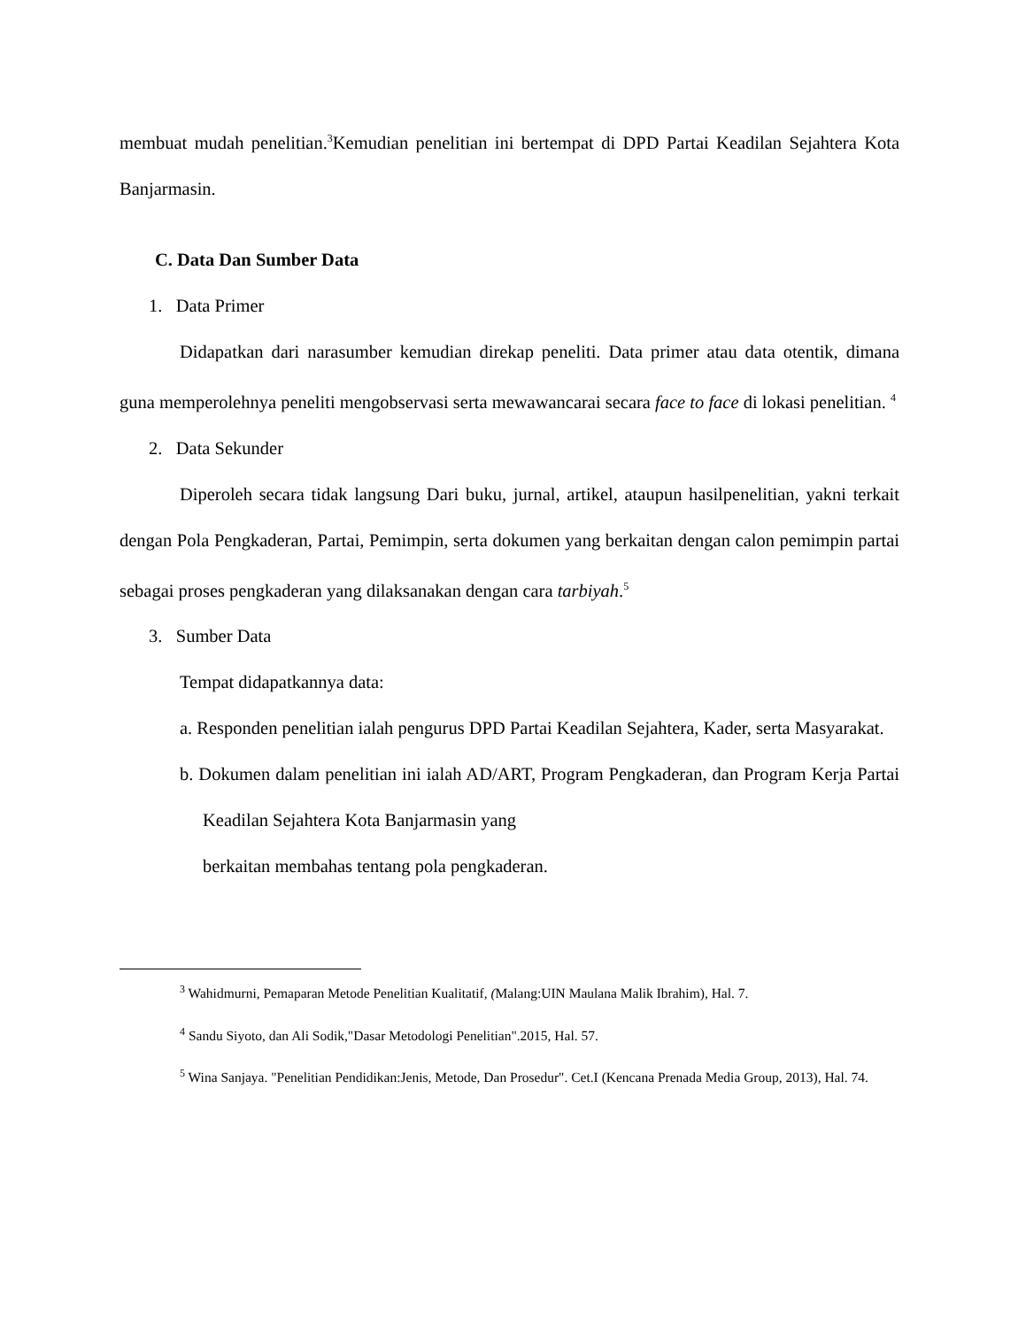membuat mudah penelitian.<sup>3</sup>Kemudian penelitian ini bertempat di DPD Partai Keadilan Sejahtera Kota Banjarmasin.
C. Data Dan Sumber Data
1. Data Primer
Didapatkan dari narasumber kemudian direkap peneliti. Data primer atau data otentik, dimana guna memperolehnya peneliti mengobservasi serta mewawancarai secara face to face di lokasi penelitian. <sup>4</sup>
2. Data Sekunder
Diperoleh secara tidak langsung Dari buku, jurnal, artikel, ataupun hasilpenelitian, yakni terkait dengan Pola Pengkaderan, Partai, Pemimpin, serta dokumen yang berkaitan dengan calon pemimpin partai sebagai proses pengkaderan yang dilaksanakan dengan cara tarbiyah.<sup>5</sup>
3. Sumber Data
Tempat didapatkannya data:
a. Responden penelitian ialah pengurus DPD Partai Keadilan Sejahtera, Kader, serta Masyarakat.
b. Dokumen dalam penelitian ini ialah AD/ART, Program Pengkaderan, dan Program Kerja Partai Keadilan Sejahtera Kota Banjarmasin yang
berkaitan membahas tentang pola pengkaderan.
<sup>3</sup> Wahidmurni, Pemaparan Metode Penelitian Kualitatif, (Malang:UIN Maulana Malik Ibrahim), Hal. 7.
<sup>4</sup> Sandu Siyoto, dan Ali Sodik,"Dasar Metodologi Penelitian".2015, Hal. 57.
<sup>5</sup> Wina Sanjaya. "Penelitian Pendidikan:Jenis, Metode, Dan Prosedur". Cet.I (Kencana Prenada Media Group, 2013), Hal. 74.